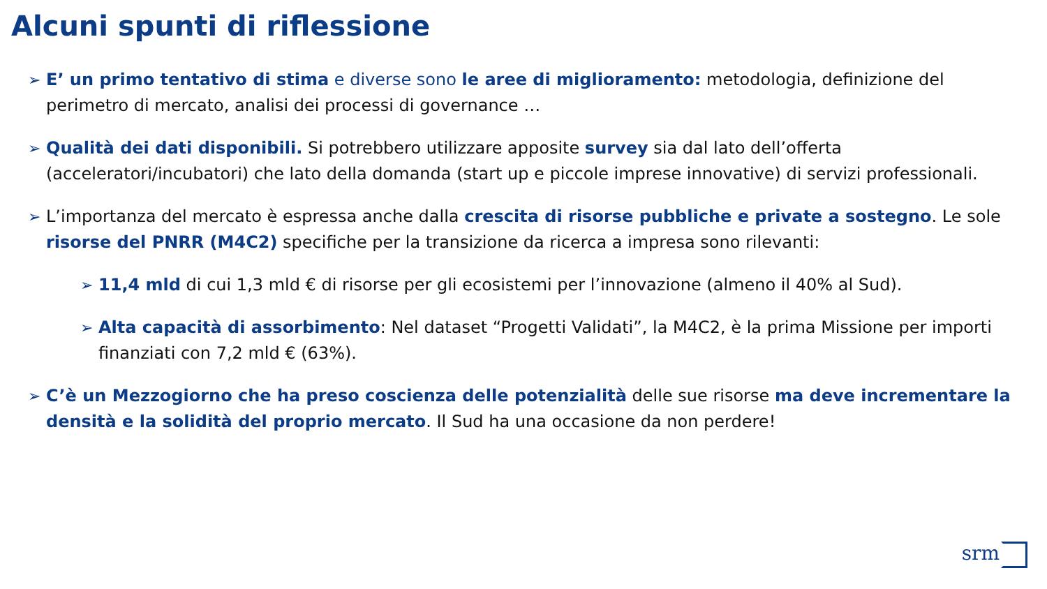Alcuni spunti di riflessione
➢ E’ un primo tentativo di stima e diverse sono le aree di miglioramento: metodologia, definizione del perimetro di mercato, analisi dei processi di governance …
➢ Qualità dei dati disponibili. Si potrebbero utilizzare apposite survey sia dal lato dell’offerta (acceleratori/incubatori) che lato della domanda (start up e piccole imprese innovative) di servizi professionali.
➢ L’importanza del mercato è espressa anche dalla crescita di risorse pubbliche e private a sostegno. Le sole risorse del PNRR (M4C2) specifiche per la transizione da ricerca a impresa sono rilevanti:
➢ 11,4 mld di cui 1,3 mld € di risorse per gli ecosistemi per l’innovazione (almeno il 40% al Sud).
➢ Alta capacità di assorbimento: Nel dataset “Progetti Validati”, la M4C2, è la prima Missione per importi finanziati con 7,2 mld € (63%).
➢ C’è un Mezzogiorno che ha preso coscienza delle potenzialità delle sue risorse ma deve incrementare la densità e la solidità del proprio mercato. Il Sud ha una occasione da non perdere!
srm